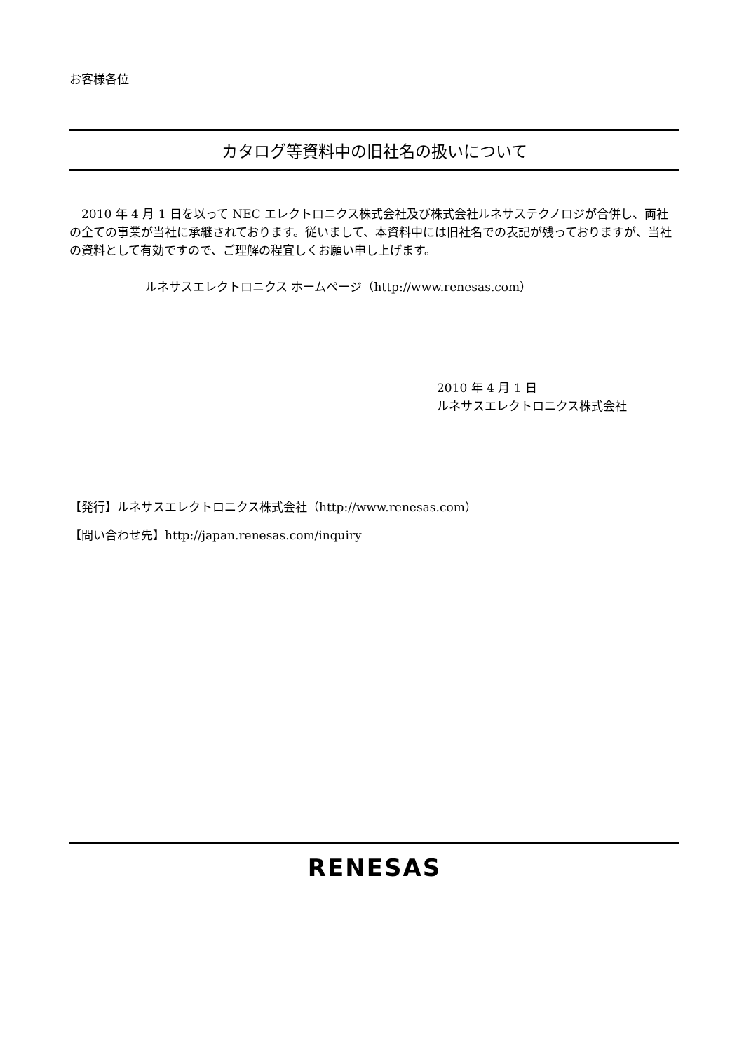お客様各位
カタログ等資料中の旧社名の扱いについて
　2010 年 4 月 1 日を以って NEC エレクトロニクス株式会社及び株式会社ルネサステクノロジが合併し、両社の全ての事業が当社に承継されております。従いまして、本資料中には旧社名での表記が残っておりますが、当社の資料として有効ですので、ご理解の程宜しくお願い申し上げます。
ルネサスエレクトロニクス ホームページ（http://www.renesas.com）
2010 年 4 月 1 日
ルネサスエレクトロニクス株式会社
【発行】ルネサスエレクトロニクス株式会社（http://www.renesas.com）
【問い合わせ先】http://japan.renesas.com/inquiry
RENESAS